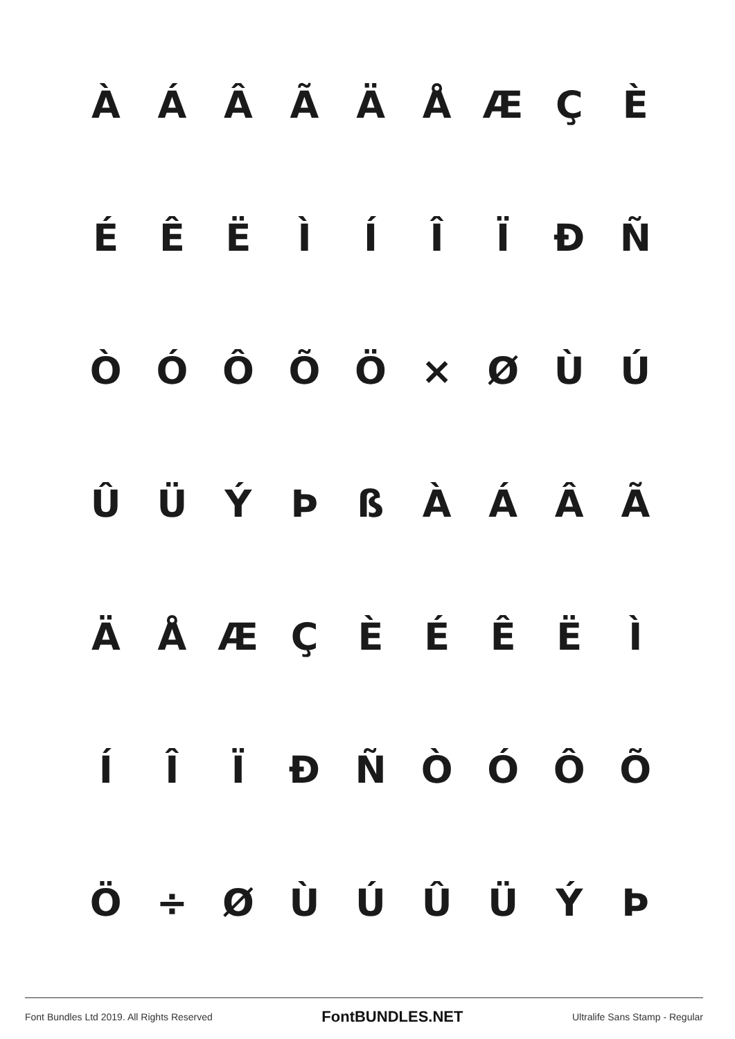À Á Â Ã Ä Å Æ Ç È
É Ê Ë Ì Í Î Ï Ð Ñ
Ò Ó Ô Õ Ö × Ø Ù Ú
Û Ü Ý Þ ß À Á Â Ã
Ä Å Æ Ç È É Ê Ë Ì
Í Î Ï Ð Ñ Ò Ó Ô Õ
Ö ÷ Ø Ù Ú Û Ü Ý Þ
Font Bundles Ltd 2019. All Rights Reserved FontBUNDLES.NET Ultralife Sans Stamp - Regular